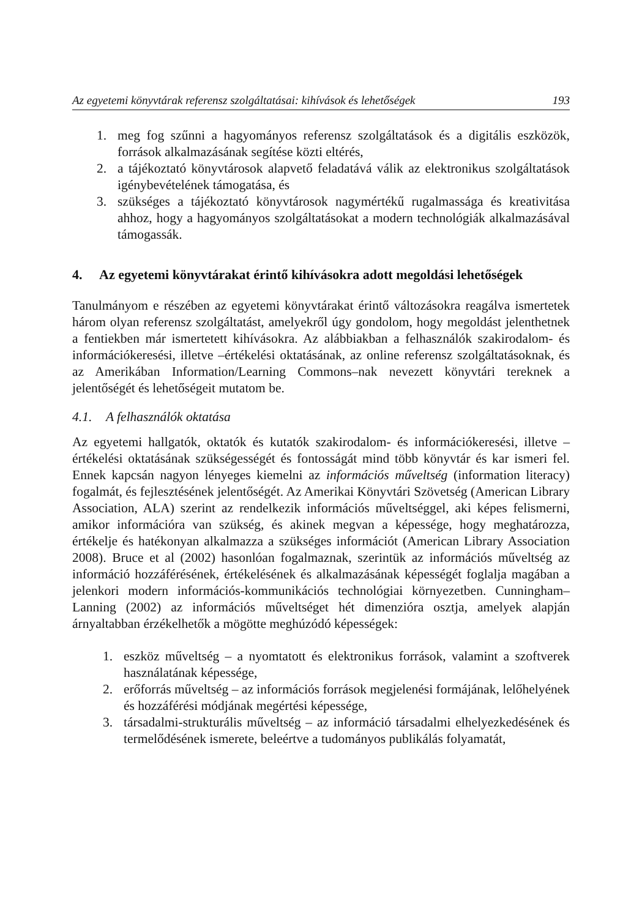Az egyetemi könyvtárak referensz szolgáltatásai: kihívások és lehetőségek 193
1. meg fog szűnni a hagyományos referensz szolgáltatások és a digitális eszközök, források alkalmazásának segítése közti eltérés,
2. a tájékoztató könyvtárosok alapvető feladatává válik az elektronikus szolgáltatások igénybevételének támogatása, és
3. szükséges a tájékoztató könyvtárosok nagymértékű rugalmassága és kreativitása ahhoz, hogy a hagyományos szolgáltatásokat a modern technológiák alkalmazásával támogassák.
4. Az egyetemi könyvtárakat érintő kihívásokra adott megoldási lehetőségek
Tanulmányom e részében az egyetemi könyvtárakat érintő változásokra reagálva ismertetek három olyan referensz szolgáltatást, amelyekről úgy gondolom, hogy megoldást jelenthetnek a fentiekben már ismertetett kihívásokra. Az alábbiakban a felhasználók szakirodalom- és információkeresési, illetve –értékelési oktatásának, az online referensz szolgáltatásoknak, és az Amerikában Information/Learning Commons–nak nevezett könyvtári tereknek a jelentőségét és lehetőségeit mutatom be.
4.1. A felhasználók oktatása
Az egyetemi hallgatók, oktatók és kutatók szakirodalom- és információkeresési, illetve –értékelési oktatásának szükségességét és fontosságát mind több könyvtár és kar ismeri fel. Ennek kapcsán nagyon lényeges kiemelni az információs műveltség (information literacy) fogalmát, és fejlesztésének jelentőségét. Az Amerikai Könyvtári Szövetség (American Library Association, ALA) szerint az rendelkezik információs műveltséggel, aki képes felismerni, amikor információra van szükség, és akinek megvan a képessége, hogy meghatározza, értékelje és hatékonyan alkalmazza a szükséges információt (American Library Association 2008). Bruce et al (2002) hasonlóan fogalmaznak, szerintük az információs műveltség az információ hozzáférésének, értékelésének és alkalmazásának képességét foglalja magában a jelenkori modern információs-kommunikációs technológiai környezetben. Cunningham–Lanning (2002) az információs műveltséget hét dimenzióra osztja, amelyek alapján árnyaltabban érzékelhetők a mögötte meghúzódó képességek:
1. eszköz műveltség – a nyomtatott és elektronikus források, valamint a szoftverek használatának képessége,
2. erőforrás műveltség – az információs források megjelenési formájának, lelőhelyének és hozzáférési módjának megértési képessége,
3. társadalmi-strukturális műveltség – az információ társadalmi elhelyezkedésének és termelődésének ismerete, beleértve a tudományos publikálás folyamatát,